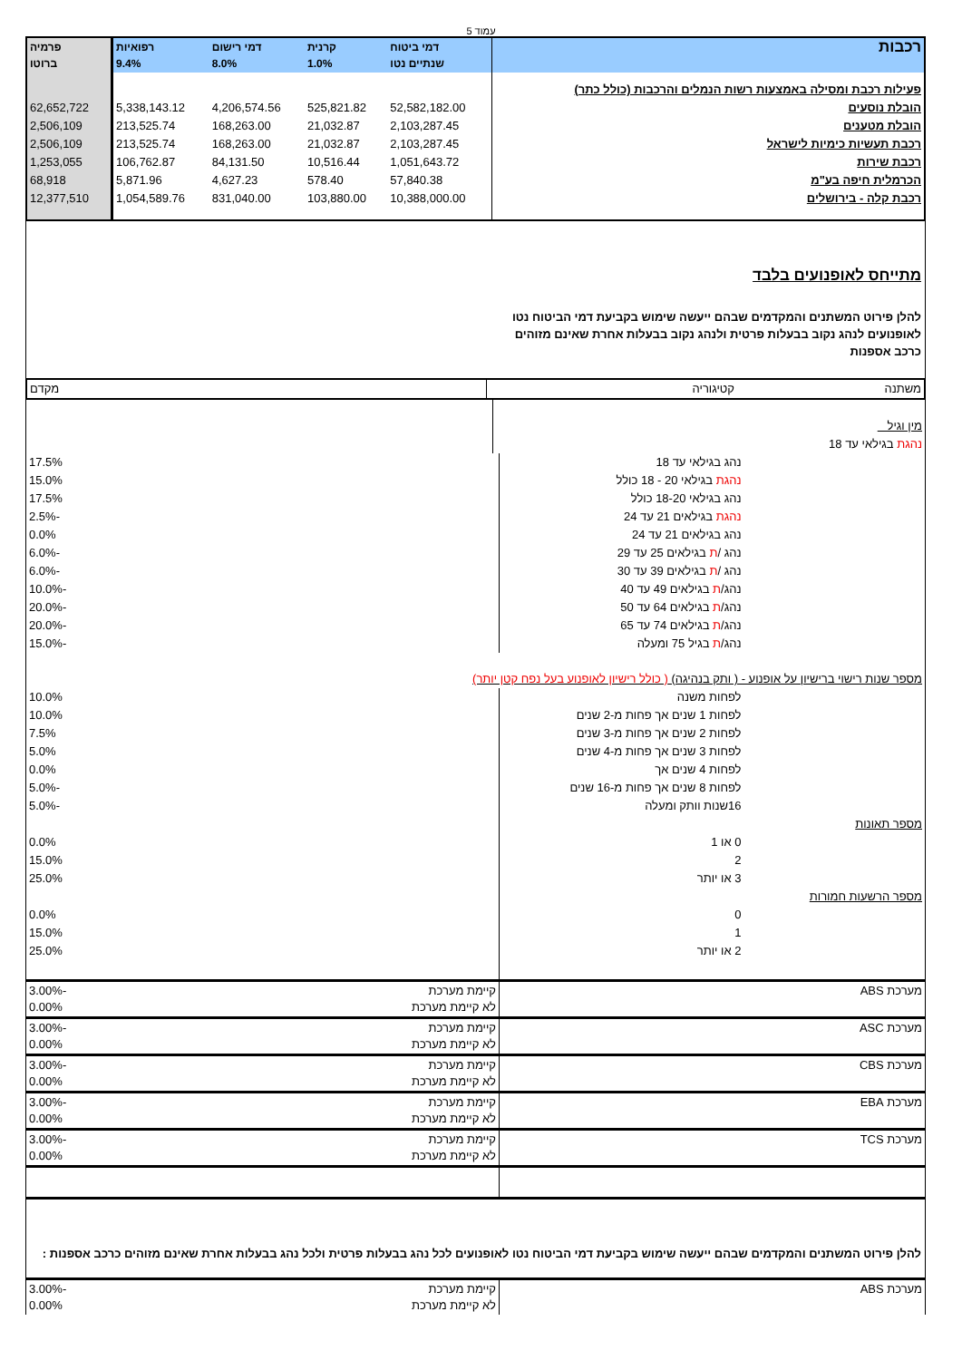עמוד 5
| רכבות | דמי ביטוח שנתיים נטו | קרנית 1.0% | דמי רישום 8.0% | רפואיות 9.4% | פרמיה ברוטו |
| --- | --- | --- | --- | --- | --- |
| פעילות רכבת ומסילה באמצעות רשות הנמלים והרכבות (כולל כתר) | | | | | |
| הובלת נוסעים | 52,582,182.00 | 525,821.82 | 4,206,574.56 | 5,338,143.12 | 62,652,722 |
| הובלת מטענים | 2,103,287.45 | 21,032.87 | 168,263.00 | 213,525.74 | 2,506,109 |
| רכבת תעשיות כימיות לישראל | 2,103,287.45 | 21,032.87 | 168,263.00 | 213,525.74 | 2,506,109 |
| רכבת שירות | 1,051,643.72 | 10,516.44 | 84,131.50 | 106,762.87 | 1,253,055 |
| הכרמלית חיפה בע"מ | 57,840.38 | 578.40 | 4,627.23 | 5,871.96 | 68,918 |
| רכבת קלה - בירושלים | 10,388,000.00 | 103,880.00 | 831,040.00 | 1,054,589.76 | 12,377,510 |
מתייחס לאופנועים בלבד
להלן פירוט המשתנים והמקדמים שבהם ייעשה שימוש בקביעת דמי הביטוח נטו לאופנועים לנהג נקוב בבעלות פרטית ולנהג נקוב בבעלות אחרת שאינם מזוהים כרכב אספנות
| משתנה | קטיגוריה | מקדם |
| מין וגיל | |
| נהגת בגילאי עד 18 | |
| | נהג בגילאי עד 18 | 17.5% |
| | נהגת בגילאי 20 - 18 כולל | 15.0% |
| | נהג בגילאי 18-20 כולל | 17.5% |
| | נהגת בגילאים 21 עד 24 | -2.5% |
| | נהג בגילאים 21 עד 24 | 0.0% |
| | נהג / ת בגילאים 25 עד 29 | -6.0% |
| | נהג / ת בגילאים 39 עד 30 | -6.0% |
| | נהג/ ת בגילאים 49 עד 40 | -10.0% |
| | נהג/ ת בגילאים 64 עד 50 | -20.0% |
| | נהג/ ת בגילאים 74 עד 65 | -20.0% |
| | נהג/ ת בגיל 75 ומעלה | -15.0% |
| מספר שנות רישוי ברישיון על אופנוע - ( ותק בנהיגה) ( כולל רישיון לאופנוע בעל נפח קטן יותר) | | |
| | לפחות משנה | 10.0% |
| | לפחות 1 שנים אך פחות מ-2 שנים | 10.0% |
| | לפחות 2 שנים אך פחות מ-3 שנים | 7.5% |
| | לפחות 3 שנים אך פחות מ-4 שנים | 5.0% |
| | לפחות 4 שנים אך | 0.0% |
| | לפחות 8 שנים אך פחות מ-16 שנים | -5.0% |
| | 16שנות וותק ומעלה | -5.0% |
| מספר תאונות | | |
| | 0 או 1 | 0.0% |
| | 2 | 15.0% |
| | 3 או יותר | 25.0% |
| מספר הרשעות חמורות | | |
| | 0 | 0.0% |
| | 1 | 15.0% |
| | 2 או יותר | 25.0% |
| מערכת ABS | קיימת מערכת לא קיימת מערכת | -3.00% 0.00% |
| מערכת ASC | קיימת מערכת לא קיימת מערכת | -3.00% 0.00% |
| מערכת CBS | קיימת מערכת לא קיימת מערכת | -3.00% 0.00% |
| מערכת EBA | קיימת מערכת לא קיימת מערכת | -3.00% 0.00% |
| מערכת TCS | קיימת מערכת לא קיימת מערכת | -3.00% 0.00% |
להלן פירוט המשתנים והמקדמים שבהם ייעשה שימוש בקביעת דמי הביטוח נטו לאופנועים לכל נהג בבעלות פרטית ולכל נהג בבעלות אחרת שאינם מזוהים כרכב אספנות :
| מערכת ABS | קיימת מערכת לא קיימת מערכת | -3.00% 0.00% |